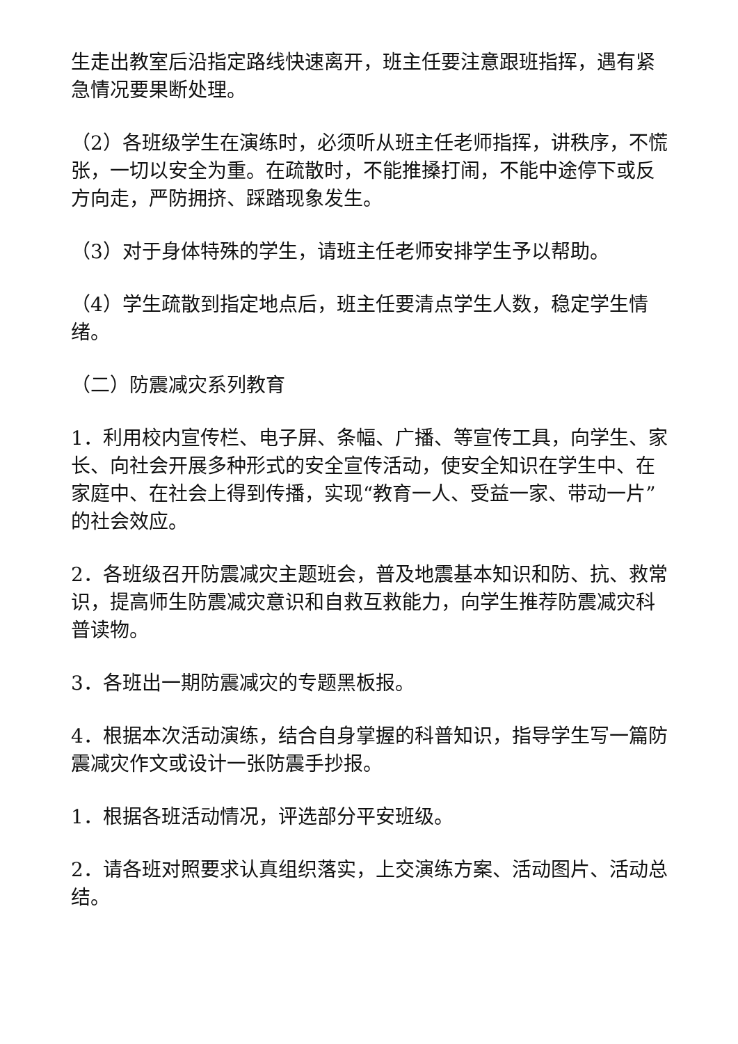生走出教室后沿指定路线快速离开，班主任要注意跟班指挥，遇有紧急情况要果断处理。
（2）各班级学生在演练时，必须听从班主任老师指挥，讲秩序，不慌张，一切以安全为重。在疏散时，不能推搡打闹，不能中途停下或反方向走，严防拥挤、踩踏现象发生。
（3）对于身体特殊的学生，请班主任老师安排学生予以帮助。
（4）学生疏散到指定地点后，班主任要清点学生人数，稳定学生情绪。
（二）防震减灾系列教育
1．利用校内宣传栏、电子屏、条幅、广播、等宣传工具，向学生、家长、向社会开展多种形式的安全宣传活动，使安全知识在学生中、在家庭中、在社会上得到传播，实现“教育一人、受益一家、带动一片”的社会效应。
2．各班级召开防震减灾主题班会，普及地震基本知识和防、抗、救常识，提高师生防震减灾意识和自救互救能力，向学生推荐防震减灾科普读物。
3．各班出一期防震减灾的专题黑板报。
4．根据本次活动演练，结合自身掌握的科普知识，指导学生写一篇防震减灾作文或设计一张防震手抄报。
1．根据各班活动情况，评选部分平安班级。
2．请各班对照要求认真组织落实，上交演练方案、活动图片、活动总结。